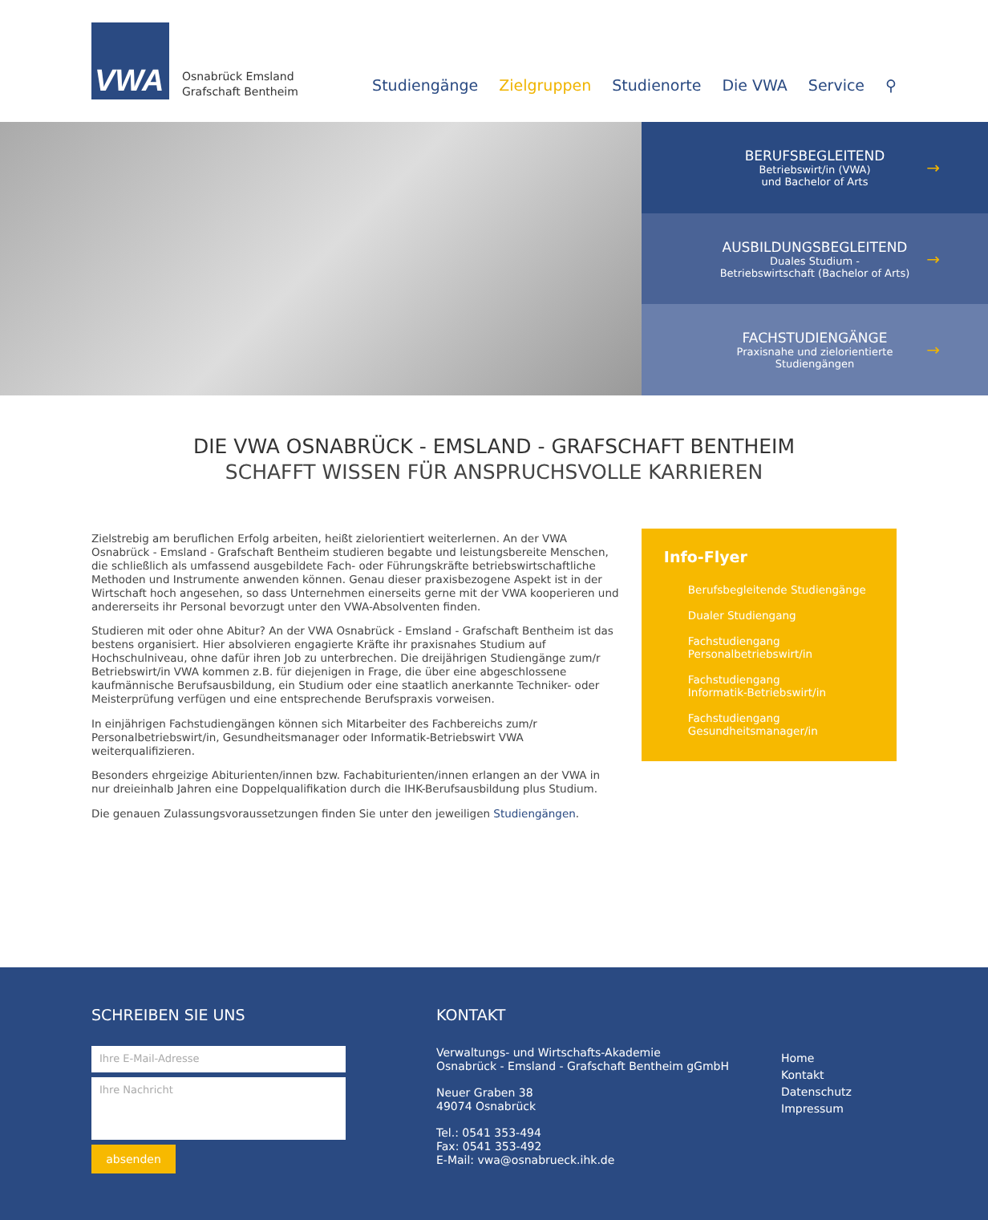VWA
Osnabrück Emsland
Grafschaft Bentheim
Studiengänge Zielgruppen Studienorte Die VWA Service ⚲
BERUFSBEGLEITEND
Betriebswirt/in (VWA)
und Bachelor of Arts
→
AUSBILDUNGSBEGLEITEND
Duales Studium -
Betriebswirtschaft (Bachelor of Arts)
→
FACHSTUDIENGÄNGE
Praxisnahe und zielorientierte
Studiengängen
→
DIE VWA OSNABRÜCK - EMSLAND - GRAFSCHAFT BENTHEIM
SCHAFFT WISSEN FÜR ANSPRUCHSVOLLE KARRIEREN
Zielstrebig am beruflichen Erfolg arbeiten, heißt zielorientiert weiterlernen. An der VWA Osnabrück - Emsland - Grafschaft Bentheim studieren begabte und leistungsbereite Menschen, die schließlich als umfassend ausgebildete Fach- oder Führungskräfte betriebswirtschaftliche Methoden und Instrumente anwenden können. Genau dieser praxisbezogene Aspekt ist in der Wirtschaft hoch angesehen, so dass Unternehmen einerseits gerne mit der VWA kooperieren und andererseits ihr Personal bevorzugt unter den VWA-Absolventen finden.
Studieren mit oder ohne Abitur? An der VWA Osnabrück - Emsland - Grafschaft Bentheim ist das bestens organisiert. Hier absolvieren engagierte Kräfte ihr praxisnahes Studium auf Hochschulniveau, ohne dafür ihren Job zu unterbrechen. Die dreijährigen Studiengänge zum/r Betriebswirt/in VWA kommen z.B. für diejenigen in Frage, die über eine abgeschlossene kaufmännische Berufsausbildung, ein Studium oder eine staatlich anerkannte Techniker- oder Meisterprüfung verfügen und eine entsprechende Berufspraxis vorweisen.
In einjährigen Fachstudiengängen können sich Mitarbeiter des Fachbereichs zum/r Personalbetriebswirt/in, Gesundheitsmanager oder Informatik-Betriebswirt VWA weiterqualifizieren.
Besonders ehrgeizige Abiturienten/innen bzw. Fachabiturienten/innen erlangen an der VWA in nur dreieinhalb Jahren eine Doppelqualifikation durch die IHK-Berufsausbildung plus Studium.
Die genauen Zulassungsvoraussetzungen finden Sie unter den jeweiligen Studiengängen.
Info-Flyer
Berufsbegleitende Studiengänge
Dualer Studiengang
Fachstudiengang
Personalbetriebswirt/in
Fachstudiengang
Informatik-Betriebswirt/in
Fachstudiengang
Gesundheitsmanager/in
SCHREIBEN SIE UNS
Ihre E-Mail-Adresse
Ihre Nachricht
absenden
KONTAKT
Verwaltungs- und Wirtschafts-Akademie
Osnabrück - Emsland - Grafschaft Bentheim gGmbH
Neuer Graben 38
49074 Osnabrück
Tel.: 0541 353-494
Fax: 0541 353-492
E-Mail: vwa@osnabrueck.ihk.de
Home
Kontakt
Datenschutz
Impressum